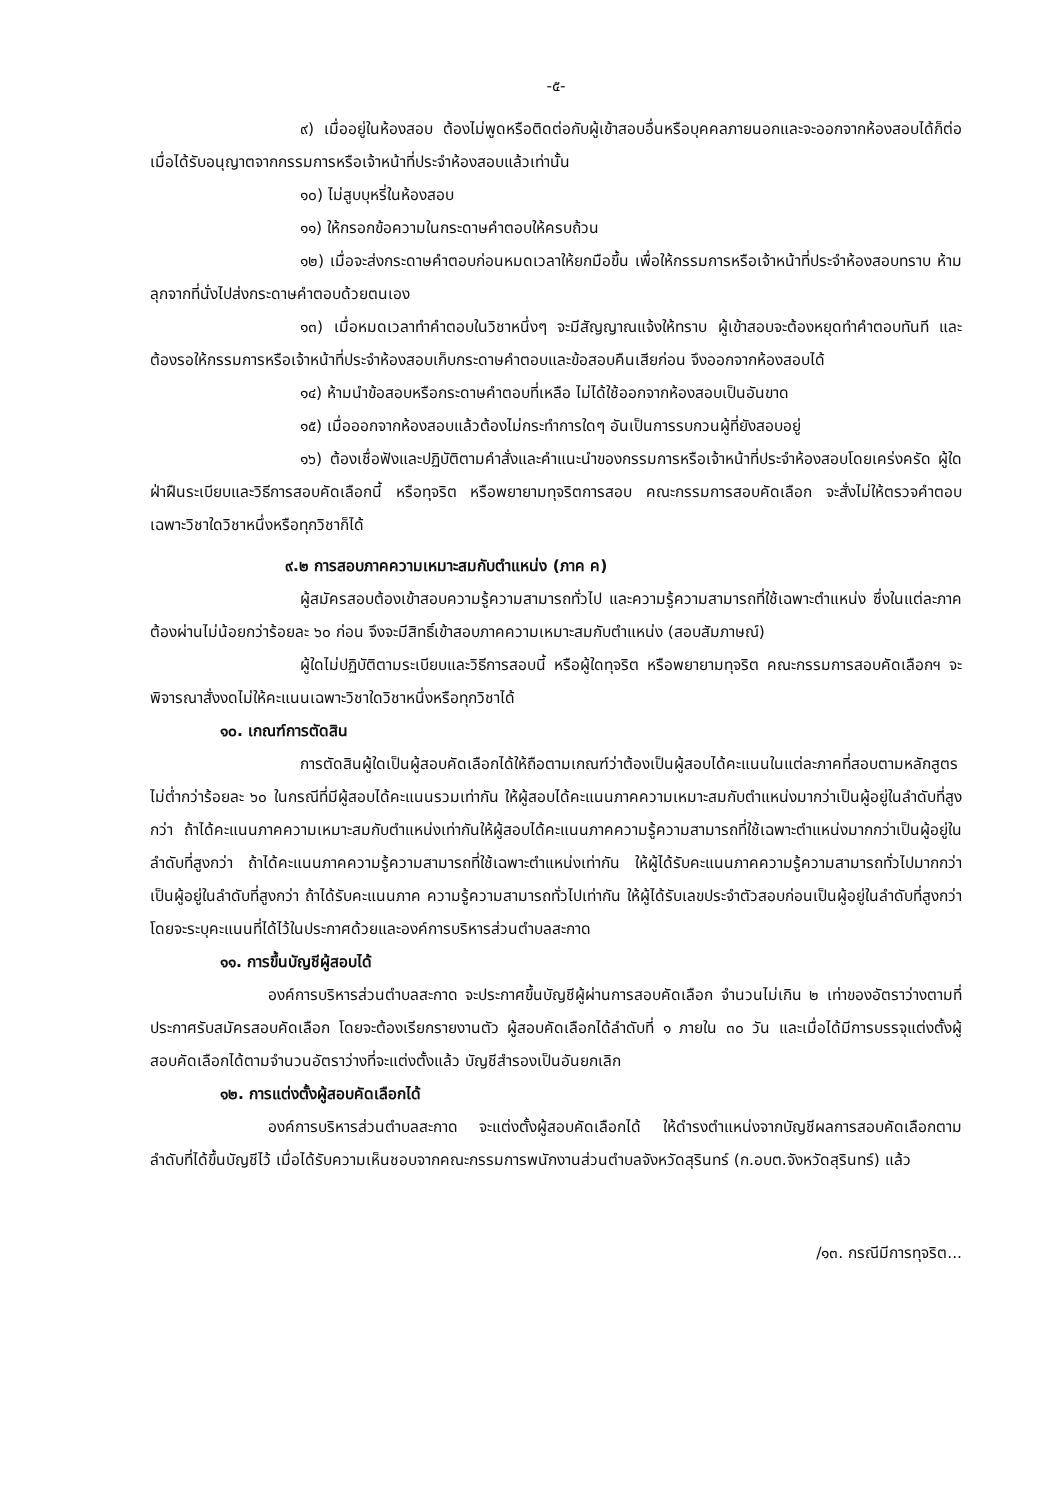-๕-
๙) เมื่ออยู่ในห้องสอบ ต้องไม่พูดหรือติดต่อกับผู้เข้าสอบอื่นหรือบุคคลภายนอกและจะออกจากห้องสอบได้ก็ต่อเมื่อได้รับอนุญาตจากกรรมการหรือเจ้าหน้าที่ประจำห้องสอบแล้วเท่านั้น
๑๐) ไม่สูบบุหรี่ในห้องสอบ
๑๑) ให้กรอกข้อความในกระดาษคำตอบให้ครบถ้วน
๑๒) เมื่อจะส่งกระดาษคำตอบก่อนหมดเวลาให้ยกมือขึ้น เพื่อให้กรรมการหรือเจ้าหน้าที่ประจำห้องสอบทราบ ห้ามลุกจากที่นั่งไปส่งกระดาษคำตอบด้วยตนเอง
๑๓) เมื่อหมดเวลาทำคำตอบในวิชาหนึ่งๆ จะมีสัญญาณแจ้งให้ทราบ ผู้เข้าสอบจะต้องหยุดทำคำตอบทันที และต้องรอให้กรรมการหรือเจ้าหน้าที่ประจำห้องสอบเก็บกระดาษคำตอบและข้อสอบคืนเสียก่อน จึงออกจากห้องสอบได้
๑๔) ห้ามนำข้อสอบหรือกระดาษคำตอบที่เหลือ ไม่ได้ใช้ออกจากห้องสอบเป็นอันขาด
๑๕) เมื่อออกจากห้องสอบแล้วต้องไม่กระทำการใดๆ อันเป็นการรบกวนผู้ที่ยังสอบอยู่
๑๖) ต้องเชื่อฟังและปฏิบัติตามคำสั่งและคำแนะนำของกรรมการหรือเจ้าหน้าที่ประจำห้องสอบโดยเคร่งครัด ผู้ใดฝ่าฝืนระเบียบและวิธีการสอบคัดเลือกนี้ หรือทุจริต หรือพยายามทุจริตการสอบ คณะกรรมการสอบคัดเลือก จะสั่งไม่ให้ตรวจคำตอบเฉพาะวิชาใดวิชาหนึ่งหรือทุกวิชาก็ได้
๙.๒ การสอบภาคความเหมาะสมกับตำแหน่ง (ภาค ค)
ผู้สมัครสอบต้องเข้าสอบความรู้ความสามารถทั่วไป และความรู้ความสามารถที่ใช้เฉพาะตำแหน่ง ซึ่งในแต่ละภาคต้องผ่านไม่น้อยกว่าร้อยละ ๖๐ ก่อน จึงจะมีสิทธิ์เข้าสอบภาคความเหมาะสมกับตำแหน่ง (สอบสัมภาษณ์)
ผู้ใดไม่ปฏิบัติตามระเบียบและวิธีการสอบนี้ หรือผู้ใดทุจริต หรือพยายามทุจริต คณะกรรมการสอบคัดเลือกฯ จะพิจารณาสั่งงดไม่ให้คะแนนเฉพาะวิชาใดวิชาหนึ่งหรือทุกวิชาได้
๑๐. เกณฑ์การตัดสิน
การตัดสินผู้ใดเป็นผู้สอบคัดเลือกได้ให้ถือตามเกณฑ์ว่าต้องเป็นผู้สอบได้คะแนนในแต่ละภาคที่สอบตามหลักสูตรไม่ต่ำกว่าร้อยละ ๖๐ ในกรณีที่มีผู้สอบได้คะแนนรวมเท่ากัน ให้ผู้สอบได้คะแนนภาคความเหมาะสมกับตำแหน่งมากว่าเป็นผู้อยู่ในลำดับที่สูงกว่า ถ้าได้คะแนนภาคความเหมาะสมกับตำแหน่งเท่ากันให้ผู้สอบได้คะแนนภาคความรู้ความสามารถที่ใช้เฉพาะตำแหน่งมากกว่าเป็นผู้อยู่ในลำดับที่สูงกว่า ถ้าได้คะแนนภาคความรู้ความสามารถที่ใช้เฉพาะตำแหน่งเท่ากัน ให้ผู้ได้รับคะแนนภาคความรู้ความสามารถทั่วไปมากกว่าเป็นผู้อยู่ในลำดับที่สูงกว่า ถ้าได้รับคะแนนภาค ความรู้ความสามารถทั่วไปเท่ากัน ให้ผู้ได้รับเลขประจำตัวสอบก่อนเป็นผู้อยู่ในลำดับที่สูงกว่า โดยจะระบุคะแนนที่ได้ไว้ในประกาศด้วยและองค์การบริหารส่วนตำบลสะกาด
๑๑. การขึ้นบัญชีผู้สอบได้
องค์การบริหารส่วนตำบลสะกาด จะประกาศขึ้นบัญชีผู้ผ่านการสอบคัดเลือก จำนวนไม่เกิน ๒ เท่าของอัตราว่างตามที่ประกาศรับสมัครสอบคัดเลือก โดยจะต้องเรียกรายงานตัว ผู้สอบคัดเลือกได้ลำดับที่ ๑ ภายใน ๓๐ วัน และเมื่อได้มีการบรรจุแต่งตั้งผู้สอบคัดเลือกได้ตามจำนวนอัตราว่างที่จะแต่งตั้งแล้ว บัญชีสำรองเป็นอันยกเลิก
๑๒. การแต่งตั้งผู้สอบคัดเลือกได้
องค์การบริหารส่วนตำบลสะกาด จะแต่งตั้งผู้สอบคัดเลือกได้ ให้ดำรงตำแหน่งจากบัญชีผลการสอบคัดเลือกตามลำดับที่ได้ขึ้นบัญชีไว้ เมื่อได้รับความเห็นชอบจากคณะกรรมการพนักงานส่วนตำบลจังหวัดสุรินทร์ (ก.อบต.จังหวัดสุรินทร์) แล้ว
/๑๓. กรณีมีการทุจริต...